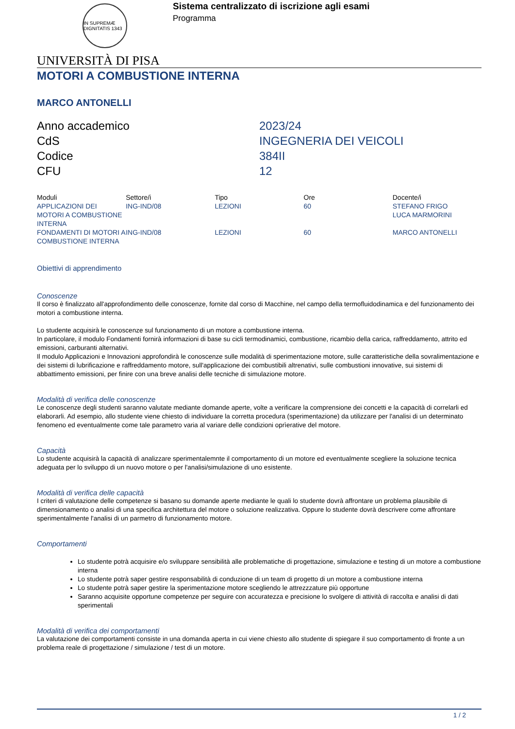IN SUPREMÆ DIGNITATIS 1343
Sistema centralizzato di iscrizione agli esami
Programma
UNIVERSITÀ DI PISA
MOTORI A COMBUSTIONE INTERNA
MARCO ANTONELLI
| Anno accademico | 2023/24 |
| CdS | INGEGNERIA DEI VEICOLI |
| Codice | 384II |
| CFU | 12 |
| Moduli | Settore/i | Tipo | Ore | Docente/i |
| --- | --- | --- | --- | --- |
| APPLICAZIONI DEI MOTORI A COMBUSTIONE INTERNA | ING-IND/08 | LEZIONI | 60 | STEFANO FRIGO LUCA MARMORINI |
| FONDAMENTI DI MOTORI A COMBUSTIONE INTERNA | ING-IND/08 | LEZIONI | 60 | MARCO ANTONELLI |
Obiettivi di apprendimento
Conoscenze
Il corso è finalizzato all'approfondimento delle conoscenze, fornite dal corso di Macchine, nel campo della termofluidodinamica e del funzionamento dei motori a combustione interna.
Lo studente acquisirà le conoscenze sul funzionamento di un motore a combustione interna.
In particolare, il modulo Fondamenti fornirà informazioni di base su cicli termodinamici, combustione, ricambio della carica, raffreddamento, attrito ed emissioni, carburanti alternativi.
Il modulo Applicazioni e Innovazioni approfondirà le conoscenze sulle modalità di sperimentazione motore, sulle caratteristiche della sovralimentazione e dei sistemi di lubrificazione e raffreddamento motore, sull'applicazione dei combustibili altrenativi, sulle combustioni innovative, sui sistemi di abbattimento emissioni, per finire con una breve analisi delle tecniche di simulazione motore.
Modalità di verifica delle conoscenze
Le conoscenze degli studenti saranno valutate mediante domande aperte, volte a verificare la comprensione dei concetti e la capacità di correlarli ed elaborarli. Ad esempio, allo studente viene chiesto di individuare la corretta procedura (sperimentazione) da utilizzare per l'analisi di un determinato fenomeno ed eventualmente come tale parametro varia al variare delle condizioni oprìerative del motore.
Capacità
Lo studente acquisirà la capacità di analizzare sperimentalemnte il comportamento di un motore ed eventualmente scegliere la soluzione tecnica adeguata per lo sviluppo di un nuovo motore o per l'analisi/simulazione di uno esistente.
Modalità di verifica delle capacità
I criteri di valutazione delle competenze si basano su domande aperte mediante le quali lo studente dovrà affrontare un problema plausibile di dimensionamento o analisi di una specifica architettura del motore o soluzione realizzativa. Oppure lo studente dovrà descrivere come affrontare sperimentalmente l'analisi di un parmetro di funzionamento motore.
Comportamenti
Lo studente potrà acquisire e/o sviluppare sensibilità alle problematiche di progettazione, simulazione e testing di un motore a combustione interna
Lo studente potrà saper gestire responsabilità di conduzione di un team di progetto di un motore a combustione interna
Lo studente potrà saper gestire la sperimentazione motore scegliendo le attrezzzature più opportune
Saranno acquisite opportune competenze per seguire con accuratezza e precisione lo svolgere di attività di raccolta e analisi di dati sperimentali
Modalità di verifica dei comportamenti
La valutazione dei comportamenti consiste in una domanda aperta in cui viene chiesto allo studente di spiegare il suo comportamento di fronte a un problema reale di progettazione / simulazione / test di un motore.
1 / 2